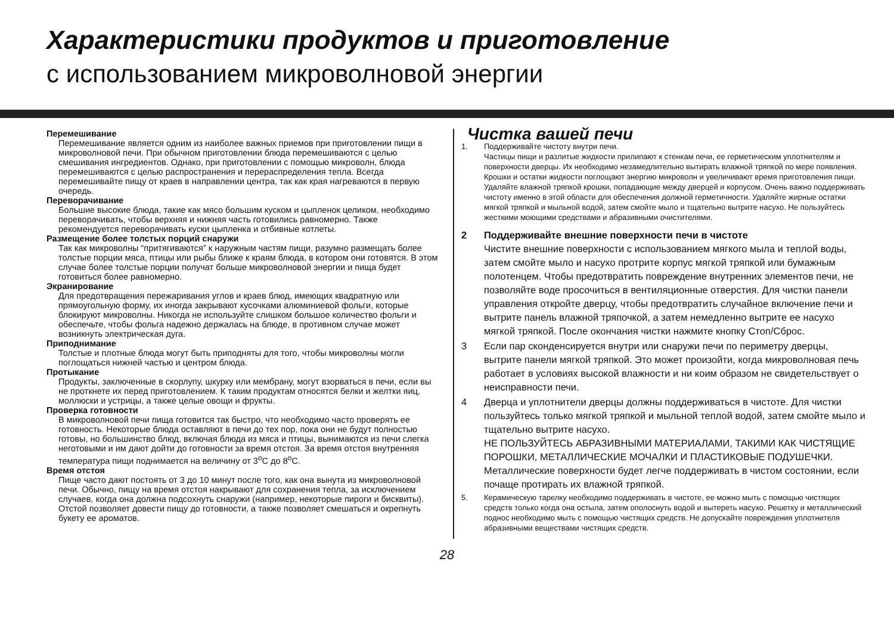Характеристики продуктов и приготовление
с использованием микроволновой энергии
Перемешивание
Перемешивание является одним из наиболее важных приемов при приготовлении пищи в микроволновой печи. При обычном приготовлении блюда перемешиваются с целью смешивания ингредиентов. Однако, при приготовлении с помощью микроволн, блюда перемешиваются с целью распространения и перераспределения тепла. Всегда перемешивайте пищу от краев в направлении центра, так как края нагреваются в первую очередь.
Переворачивание
Большие высокие блюда, такие как мясо большим куском и цыпленок целиком, необходимо переворачивать, чтобы верхняя и нижняя часть готовились равномерно. Также рекомендуется переворачивать куски цыпленка и отбивные котлеты.
Размещение более толстых порций снаружи
Так как микроволны “притягиваются” к наружным частям пищи, разумно размещать более толстые порции мяса, птицы или рыбы ближе к краям блюда, в котором они готовятся. В этом случае более толстые порции получат больше микроволновой энергии и пища будет готовиться более равномерно.
Экранирование
Для предотвращения пережаривания углов и краев блюд, имеющих квадратную или прямоугольную форму, их иногда закрывают кусочками алюминиевой фольги, которые блокируют микроволны. Никогда не используйте слишком большое количество фольги и обеспечьте, чтобы фольга надежно держалась на блюде, в противном случае может возникнуть электрическая дуга.
Приподнимание
Толстые и плотные блюда могут быть приподняты для того, чтобы микроволны могли поглощаться нижней частью и центром блюда.
Протыкание
Продукты, заключенные в скорлупу, шкурку или мембрану, могут взорваться в печи, если вы не проткнете их перед приготовлением. К таким продуктам относятся белки и желтки яиц, моллюски и устрицы, а также целые овощи и фрукты.
Проверка готовности
В микроволновой печи пища готовится так быстро, что необходимо часто проверять ее готовность. Некоторые блюда оставляют в печи до тех пор, пока они не будут полностью готовы, но большинство блюд, включая блюда из мяса и птицы, вынимаются из печи слегка неготовыми и им дают дойти до готовности за время отстоя. За время отстоя внутренняя температура пищи поднимается на величину от 3<sup>o</sup>C до 8<sup>o</sup>C.
Время отстоя
Пище часто дают постоять от 3 до 10 минут после того, как она вынута из микроволновой печи. Обычно, пищу на время отстоя накрывают для сохранения тепла, за исключением случаев, когда она должна подсохнуть снаружи (например, некоторые пироги и бисквиты). Отстой позволяет довести пищу до готовности, а также позволяет смешаться и окрепнуть букету ее ароматов.
Чистка вашей печи
1. Поддерживайте чистоту внутри печи.
Частицы пищи и разлитые жидкости прилипают к стенкам печи, ее герметическим уплотнителям и поверхности дверцы. Их необходимо незамедлительно вытирать влажной тряпкой по мере появления. Крошки и остатки жидкости поглощают энергию микроволн и увеличивают время приготовления пищи. Удаляйте влажной тряпкой крошки, попадающие между дверцей и корпусом. Очень важно поддерживать чистоту именно в этой области для обеспечения должной герметичности. Удаляйте жирные остатки мягкой тряпкой и мыльной водой, затем смойте мыло и тщательно вытрите насухо. Не пользуйтесь жесткими моющими средствами и абразивными очистителями.
2 Поддерживайте внешние поверхности печи в чистоте
Чистите внешние поверхности с использованием мягкого мыла и теплой воды, затем смойте мыло и насухо протрите корпус мягкой тряпкой или бумажным полотенцем. Чтобы предотвратить повреждение внутренних элементов печи, не позволяйте воде просочиться в вентиляционные отверстия. Для чистки панели управления откройте дверцу, чтобы предотвратить случайное включение печи и вытрите панель влажной тряпочкой, а затем немедленно вытрите ее насухо мягкой тряпкой. После окончания чистки нажмите кнопку Стоп/Сброс.
3 Если пар сконденсируется внутри или снаружи печи по периметру дверцы, вытрите панели мягкой тряпкой. Это может произойти, когда микроволновая печь работает в условиях высокой влажности и ни коим образом не свидетельствует о неисправности печи.
4 Дверца и уплотнители дверцы должны поддерживаться в чистоте. Для чистки пользуйтесь только мягкой тряпкой и мыльной теплой водой, затем смойте мыло и тщательно вытрите насухо.
НЕ ПОЛЬЗУЙТЕСЬ АБРАЗИВНЫМИ МАТЕРИАЛАМИ, ТАКИМИ КАК ЧИСТЯЩИЕ ПОРОШКИ, МЕТАЛЛИЧЕСКИЕ МОЧАЛКИ И ПЛАСТИКОВЫЕ ПОДУШЕЧКИ. Металлические поверхности будет легче поддерживать в чистом состоянии, если почаще протирать их влажной тряпкой.
5. Керамическую тарелку необходимо поддерживать в чистоте, ее можно мыть с помощью чистящих средств только когда она остыла, затем ополоснуть водой и вытереть насухо. Решетку и металлический поднос необходимо мыть с помощью чистящих средств. Не допускайте повреждения уплотнителя абразивными веществами чистящих средств.
28